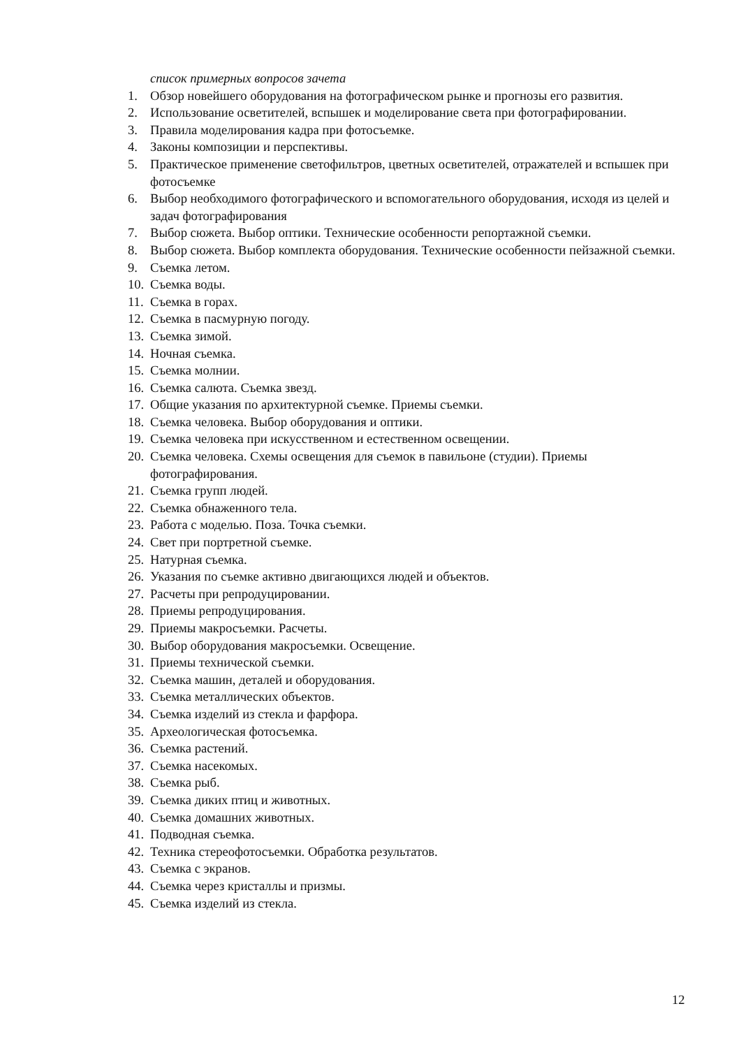список примерных вопросов зачета
1. Обзор новейшего оборудования на фотографическом рынке и прогнозы его развития.
2. Использование осветителей, вспышек и моделирование света при фотографировании.
3. Правила моделирования кадра при фотосъемке.
4. Законы композиции и перспективы.
5. Практическое применение светофильтров, цветных осветителей, отражателей и вспышек при фотосъемке
6. Выбор необходимого фотографического и вспомогательного оборудования, исходя из целей и задач фотографирования
7. Выбор сюжета. Выбор оптики. Технические особенности репортажной съемки.
8. Выбор сюжета. Выбор комплекта оборудования. Технические особенности пейзажной съемки.
9. Съемка летом.
10. Съемка воды.
11. Съемка в горах.
12. Съемка в пасмурную погоду.
13. Съемка зимой.
14. Ночная съемка.
15. Съемка молнии.
16. Съемка салюта. Съемка звезд.
17. Общие указания по архитектурной съемке. Приемы съемки.
18. Съемка человека. Выбор оборудования и оптики.
19. Съемка человека при искусственном и естественном освещении.
20. Съемка человека. Схемы освещения для съемок в павильоне (студии). Приемы фотографирования.
21. Съемка групп людей.
22. Съемка обнаженного тела.
23. Работа с моделью. Поза. Точка съемки.
24. Свет при портретной съемке.
25. Натурная съемка.
26. Указания по съемке активно двигающихся людей и объектов.
27. Расчеты при репродуцировании.
28. Приемы репродуцирования.
29. Приемы макросъемки. Расчеты.
30. Выбор оборудования макросъемки. Освещение.
31. Приемы технической съемки.
32. Съемка машин, деталей и оборудования.
33. Съемка металлических объектов.
34. Съемка изделий из стекла и фарфора.
35. Археологическая фотосъемка.
36. Съемка растений.
37. Съемка насекомых.
38. Съемка рыб.
39. Съемка диких птиц и животных.
40. Съемка домашних животных.
41. Подводная съемка.
42. Техника стереофотосъемки. Обработка результатов.
43. Съемка с экранов.
44. Съемка через кристаллы и призмы.
45. Съемка изделий из стекла.
12